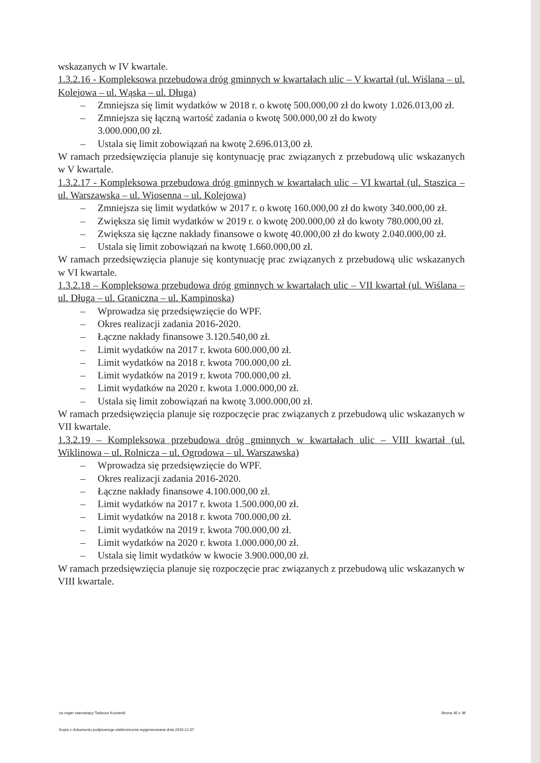wskazanych w IV kwartale.
1.3.2.16 - Kompleksowa przebudowa dróg gminnych w kwartałach ulic – V kwartał (ul. Wiślana – ul. Kolejowa – ul. Wąska – ul. Długa)
– Zmniejsza się limit wydatków w 2018 r. o kwotę 500.000,00 zł do kwoty 1.026.013,00 zł.
– Zmniejsza się łączną wartość zadania o kwotę 500.000,00 zł do kwoty
3.000.000,00 zł.
– Ustala się limit zobowiązań na kwotę 2.696.013,00 zł.
W ramach przedsięwzięcia planuje się kontynuację prac związanych z przebudową ulic wskazanych w V kwartale.
1.3.2.17 - Kompleksowa przebudowa dróg gminnych w kwartałach ulic – VI kwartał (ul. Staszica – ul. Warszawska – ul. Wiosenna – ul. Kolejowa)
– Zmniejsza się limit wydatków w 2017 r. o kwotę 160.000,00 zł do kwoty 340.000,00 zł.
– Zwiększa się limit wydatków w 2019 r. o kwotę 200.000,00 zł do kwoty 780.000,00 zł.
– Zwiększa się łączne nakłady finansowe o kwotę 40.000,00 zł do kwoty 2.040.000,00 zł.
– Ustala się limit zobowiązań na kwotę 1.660.000,00 zł.
W ramach przedsięwzięcia planuje się kontynuację prac związanych z przebudową ulic wskazanych w VI kwartale.
1.3.2.18 – Kompleksowa przebudowa dróg gminnych w kwartałach ulic – VII kwartał (ul. Wiślana – ul. Długa – ul. Graniczna – ul. Kampinoska)
– Wprowadza się przedsięwzięcie do WPF.
– Okres realizacji zadania 2016-2020.
– Łączne nakłady finansowe 3.120.540,00 zł.
– Limit wydatków na 2017 r. kwota 600.000,00 zł.
– Limit wydatków na 2018 r. kwota 700.000,00 zł.
– Limit wydatków na 2019 r. kwota 700.000,00 zł.
– Limit wydatków na 2020 r. kwota 1.000.000,00 zł.
– Ustala się limit zobowiązań na kwotę 3.000.000,00 zł.
W ramach przedsięwzięcia planuje się rozpoczęcie prac związanych z przebudową ulic wskazanych w VII kwartale.
1.3.2.19 – Kompleksowa przebudowa dróg gminnych w kwartałach ulic – VIII kwartał (ul. Wiklinowa – ul. Rolnicza – ul. Ogrodowa – ul. Warszawska)
– Wprowadza się przedsięwzięcie do WPF.
– Okres realizacji zadania 2016-2020.
– Łączne nakłady finansowe 4.100.000,00 zł.
– Limit wydatków na 2017 r. kwota 1.500.000,00 zł.
– Limit wydatków na 2018 r. kwota 700.000,00 zł.
– Limit wydatków na 2019 r. kwota 700.000,00 zł.
– Limit wydatków na 2020 r. kwota 1.000.000,00 zł.
– Ustala się limit wydatków w kwocie 3.900.000,00 zł.
W ramach przedsięwzięcia planuje się rozpoczęcie prac związanych z przebudową ulic wskazanych w VIII kwartale.
za organ stanowiący Tadeusz Krystecki Strona 30 z 36
Kopia z dokumentu podpisanego elektronicznie wygenerowana dnia 2016.12.07